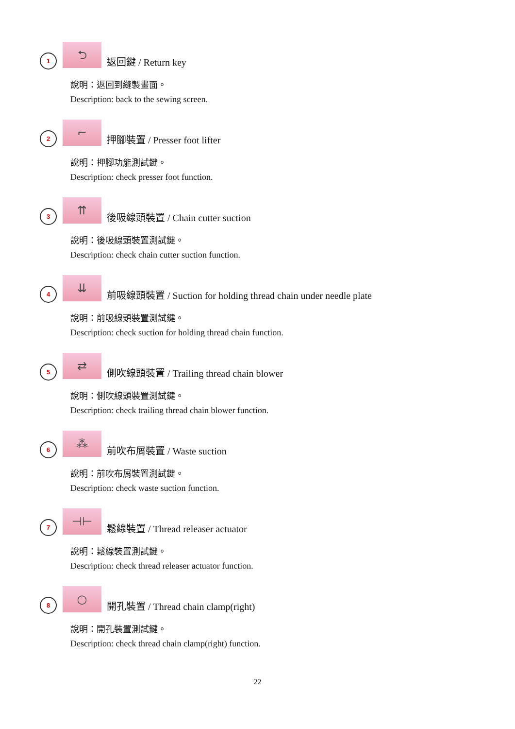1
⮌
返回鍵 / Return key
說明：返回到縫製畫面。
Description: back to the sewing screen.
2
⌐
押腳裝置 / Presser foot lifter
說明：押腳功能測試鍵。
Description: check presser foot function.
3
⇈
後吸線頭裝置 / Chain cutter suction
說明：後吸線頭裝置測試鍵。
Description: check chain cutter suction function.
4
⇊
前吸線頭裝置 / Suction for holding thread chain under needle plate
說明：前吸線頭裝置測試鍵。
Description: check suction for holding thread chain function.
5
⇄
側吹線頭裝置 / Trailing thread chain blower
說明：側吹線頭裝置測試鍵。
Description: check trailing thread chain blower function.
6
⁂
前吹布屑裝置 / Waste suction
說明：前吹布屑裝置測試鍵。
Description: check waste suction function.
7
⊣⊢
鬆線裝置 / Thread releaser actuator
說明：鬆線裝置測試鍵。
Description: check thread releaser actuator function.
8
○
開孔裝置 / Thread chain clamp(right)
說明：開孔裝置測試鍵。
Description: check thread chain clamp(right) function.
22